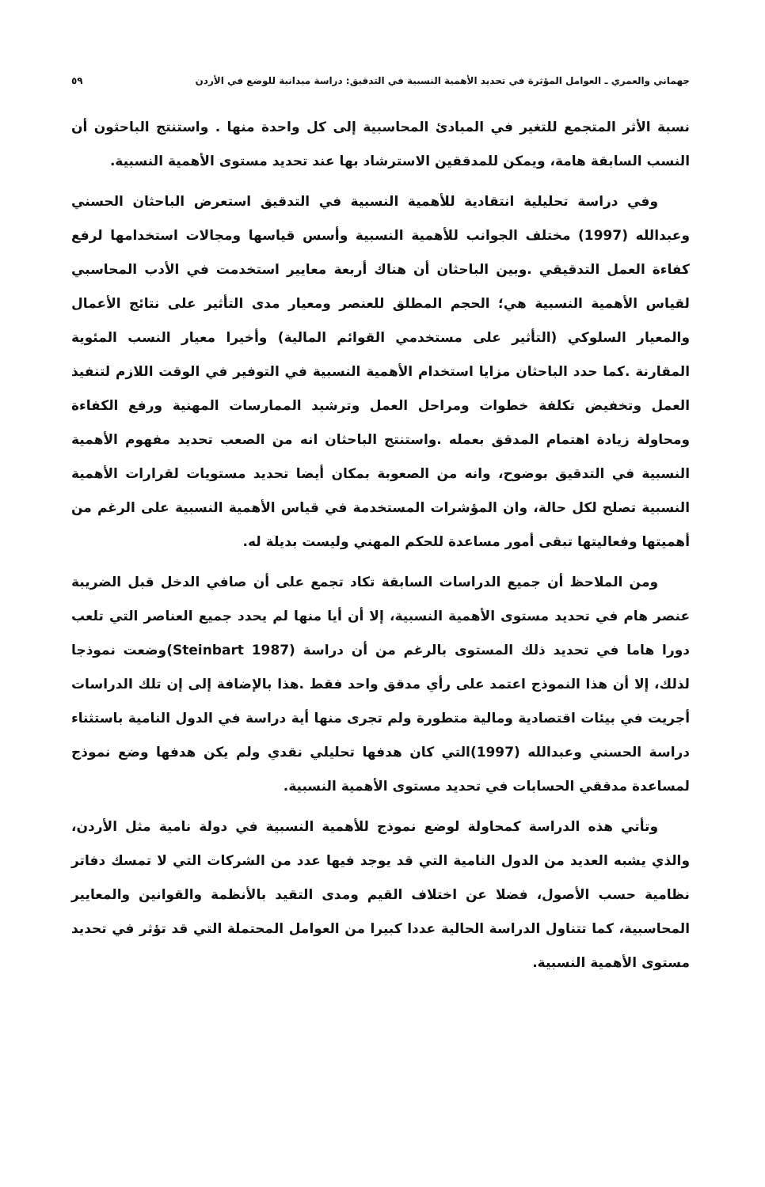جهماني والعمري ـ العوامل المؤثرة في تحديد الأهمية النسبية في التدقيق: دراسة ميدانية للوضع في الأردن ٥٩
نسبة الأثر المتجمع للتغير في المبادئ المحاسبية إلى كل واحدة منها . واستنتج الباحثون أن النسب السابقة هامة، ويمكن للمدققين الاسترشاد بها عند تحديد مستوى الأهمية النسبية.
وفي دراسة تحليلية انتقادية للأهمية النسبية في التدقيق استعرض الباحثان الحسني وعبدالله (1997) مختلف الجوانب للأهمية النسبية وأسس قياسها ومجالات استخدامها لرفع كفاءة العمل التدقيقي .وبين الباحثان أن هناك أربعة معايير استخدمت في الأدب المحاسبي لقياس الأهمية النسبية هي؛ الحجم المطلق للعنصر ومعيار مدى التأثير على نتائج الأعمال والمعيار السلوكي (التأثير على مستخدمي القوائم المالية) وأخيرا معيار النسب المئوية المقارنة .كما حدد الباحثان مزايا استخدام الأهمية النسبية في التوفير في الوقت اللازم لتنفيذ العمل وتخفيض تكلفة خطوات ومراحل العمل وترشيد الممارسات المهنية ورفع الكفاءة ومحاولة زيادة اهتمام المدقق بعمله .واستنتج الباحثان انه من الصعب تحديد مفهوم الأهمية النسبية في التدقيق بوضوح، وانه من الصعوبة بمكان أيضا تحديد مستويات لقرارات الأهمية النسبية تصلح لكل حالة، وان المؤشرات المستخدمة في قياس الأهمية النسبية على الرغم من أهميتها وفعاليتها تبقى أمور مساعدة للحكم المهني وليست بديلة له.
ومن الملاحظ أن جميع الدراسات السابقة تكاد تجمع على أن صافي الدخل قبل الضريبة عنصر هام في تحديد مستوى الأهمية النسبية، إلا أن أيا منها لم يحدد جميع العناصر التي تلعب دورا هاما في تحديد ذلك المستوى بالرغم من أن دراسة (Steinbart 1987)وضعت نموذجا لذلك، إلا أن هذا النموذج اعتمد على رأي مدقق واحد فقط .هذا بالإضافة إلى إن تلك الدراسات أجريت في بيئات اقتصادية ومالية متطورة ولم تجرى منها أية دراسة في الدول النامية باستثناء دراسة الحسني وعبدالله (1997)التي كان هدفها تحليلي نقدي ولم يكن هدفها وضع نموذج لمساعدة مدققي الحسابات في تحديد مستوى الأهمية النسبية.
وتأتي هذه الدراسة كمحاولة لوضع نموذج للأهمية النسبية في دولة نامية مثل الأردن، والذي يشبه العديد من الدول النامية التي قد يوجد فيها عدد من الشركات التي لا تمسك دفاتر نظامية حسب الأصول، فضلا عن اختلاف القيم ومدى التقيد بالأنظمة والقوانين والمعايير المحاسبية، كما تتناول الدراسة الحالية عددا كبيرا من العوامل المحتملة التي قد تؤثر في تحديد مستوى الأهمية النسبية.